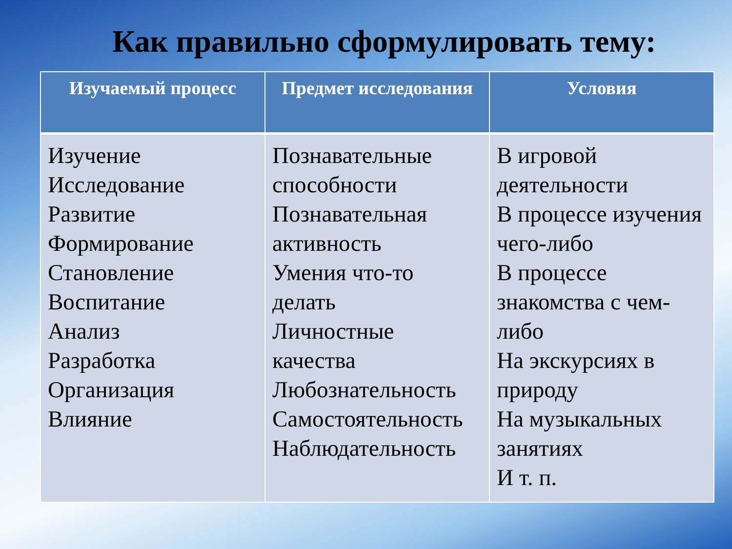Как правильно сформулировать тему:
| Изучаемый процесс | Предмет исследования | Условия |
| --- | --- | --- |
| Изучение Исследование Развитие Формирование Становление Воспитание Анализ Разработка Организация Влияние | Познавательные способности Познавательная активность Умения что-то делать Личностные качества Любознательность Самостоятельность Наблюдательность | В игровой деятельности В процессе изучения чего-либо В процессе знакомства с чем-либо На экскурсиях в природу На музыкальных занятиях И т. п. |